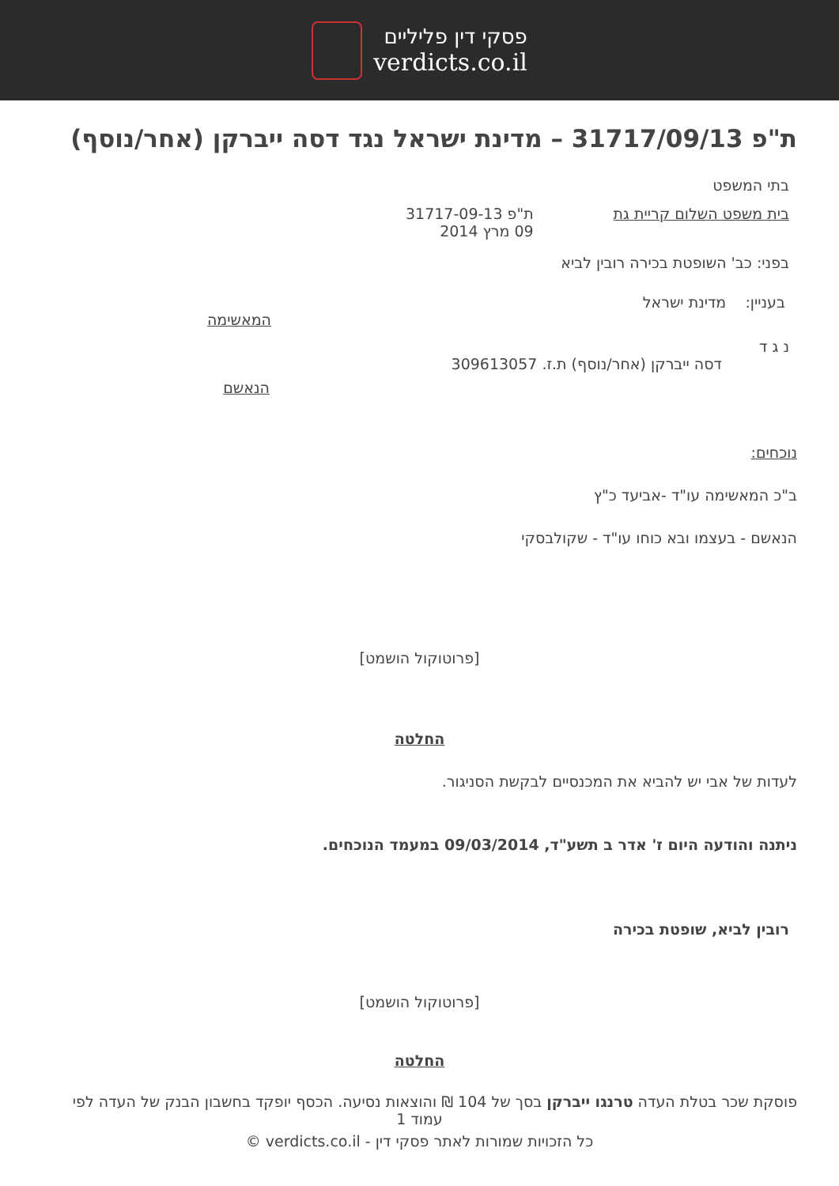פסקי דין פליליים
verdicts.co.il
ת"פ 31717/09/13 – מדינת ישראל נגד דסה ייברקן (אחר/נוסף)
בתי המשפט
בית משפט השלום קריית גת ת"פ 31717-09-13
09 מרץ 2014
בפני: כב' השופטת בכירה רובין לביא
בעניין: מדינת ישראל
המאשימה
נ ג ד
דסה ייברקן (אחר/נוסף) ת.ז. 309613057
הנאשם
נוכחים:
ב"כ המאשימה עו"ד -אביעד כ"ץ
הנאשם - בעצמו ובא כוחו עו"ד - שקולבסקי
[פרוטוקול הושמט]
החלטה
לעדות של אבי יש להביא את המכנסיים לבקשת הסניגור.
ניתנה והודעה היום ז' אדר ב תשע"ד, 09/03/2014 במעמד הנוכחים.
רובין לביא, שופטת בכירה
[פרוטוקול הושמט]
החלטה
פוסקת שכר בטלת העדה טרנגו ייברקן בסך של 104 ₪ והוצאות נסיעה. הכסף יופקד בחשבון הבנק של העדה לפי
עמוד 1
כל הזכויות שמורות לאתר פסקי דין - verdicts.co.il ©